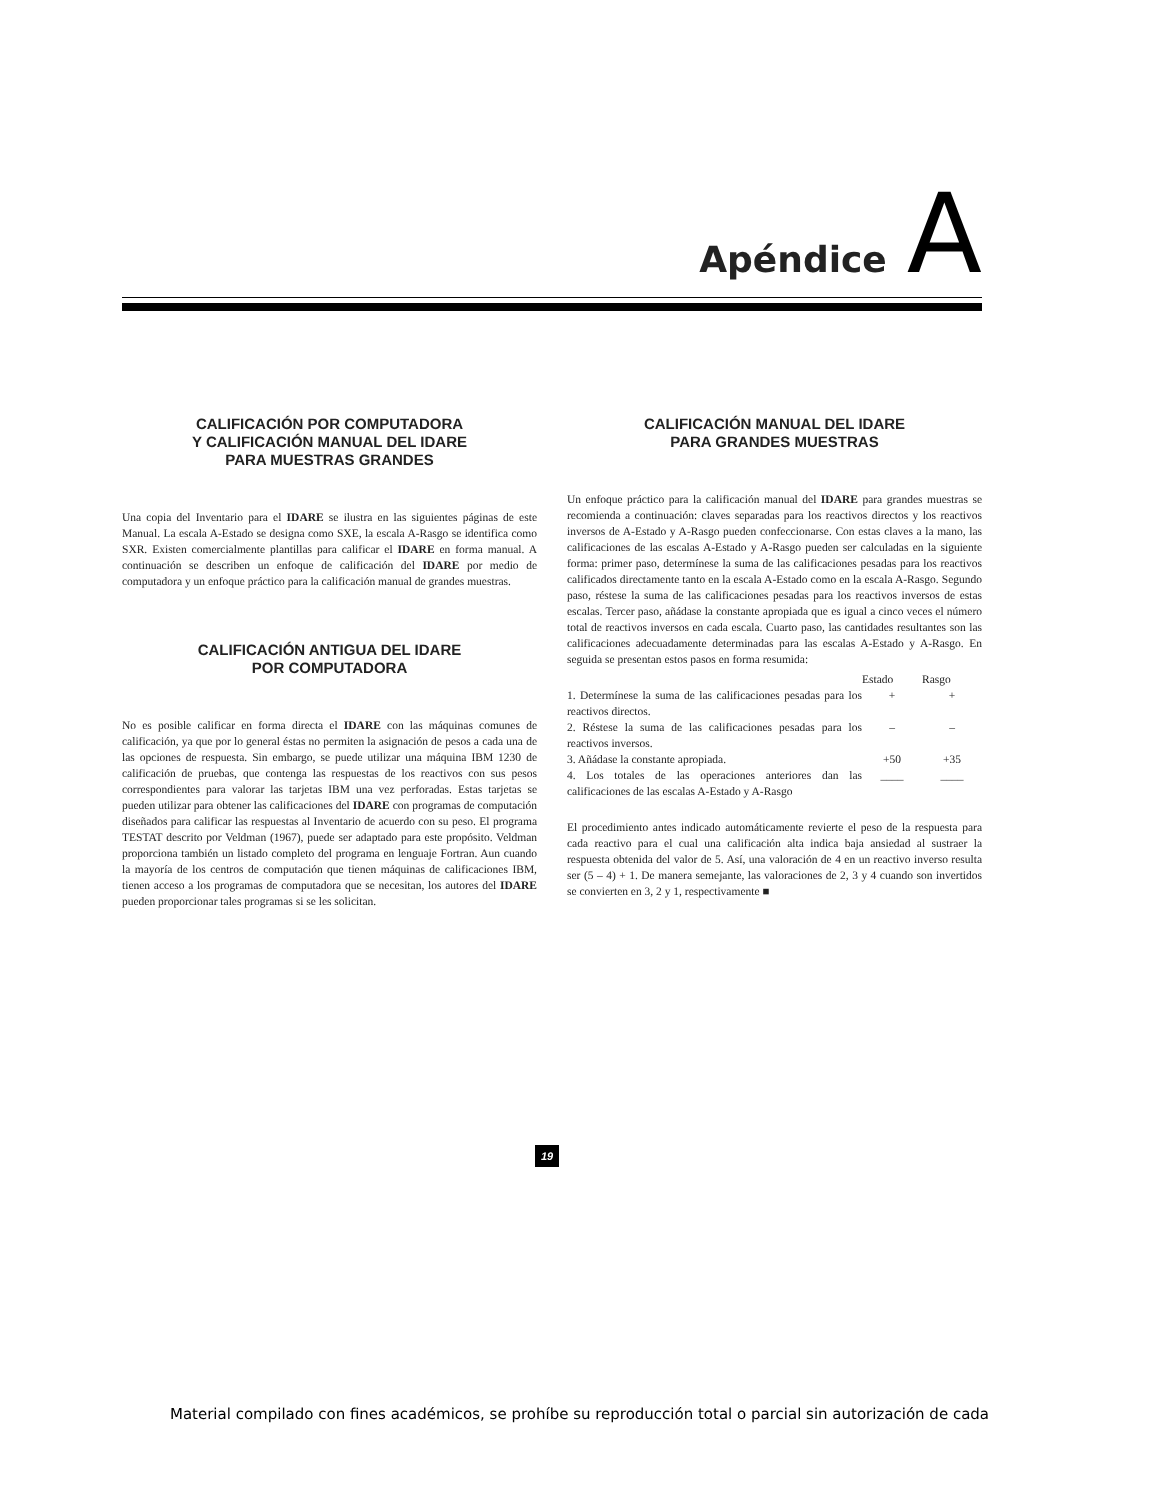Apéndice A
CALIFICACIÓN POR COMPUTADORA
Y CALIFICACIÓN MANUAL DEL IDARE
PARA MUESTRAS GRANDES
Una copia del Inventario para el IDARE se ilustra en las siguientes páginas de este Manual. La escala A-Estado se designa como SXE, la escala A-Rasgo se identifica como SXR. Existen comercialmente plantillas para calificar el IDARE en forma manual. A continuación se describen un enfoque de calificación del IDARE por medio de computadora y un enfoque práctico para la calificación manual de grandes muestras.
CALIFICACIÓN ANTIGUA DEL IDARE
POR COMPUTADORA
No es posible calificar en forma directa el IDARE con las máquinas comunes de calificación, ya que por lo general éstas no permiten la asignación de pesos a cada una de las opciones de respuesta. Sin embargo, se puede utilizar una máquina IBM 1230 de calificación de pruebas, que contenga las respuestas de los reactivos con sus pesos correspondientes para valorar las tarjetas IBM una vez perforadas. Estas tarjetas se pueden utilizar para obtener las calificaciones del IDARE con programas de computación diseñados para calificar las respuestas al Inventario de acuerdo con su peso. El programa TESTAT descrito por Veldman (1967), puede ser adaptado para este propósito. Veldman proporciona también un listado completo del programa en lenguaje Fortran. Aun cuando la mayoría de los centros de computación que tienen máquinas de calificaciones IBM, tienen acceso a los programas de computadora que se necesitan, los autores del IDARE pueden proporcionar tales programas si se les solicitan.
CALIFICACIÓN MANUAL DEL IDARE
PARA GRANDES MUESTRAS
Un enfoque práctico para la calificación manual del IDARE para grandes muestras se recomienda a continuación: claves separadas para los reactivos directos y los reactivos inversos de A-Estado y A-Rasgo pueden confeccionarse. Con estas claves a la mano, las calificaciones de las escalas A-Estado y A-Rasgo pueden ser calculadas en la siguiente forma: primer paso, determínese la suma de las calificaciones pesadas para los reactivos calificados directamente tanto en la escala A-Estado como en la escala A-Rasgo. Segundo paso, réstese la suma de las calificaciones pesadas para los reactivos inversos de estas escalas. Tercer paso, añádase la constante apropiada que es igual a cinco veces el número total de reactivos inversos en cada escala. Cuarto paso, las cantidades resultantes son las calificaciones adecuadamente determinadas para las escalas A-Estado y A-Rasgo. En seguida se presentan estos pasos en forma resumida:
| | Estado | Rasgo |
| --- | --- | --- |
| 1. Determínese la suma de las calificaciones pesadas para los reactivos directos. | + | + |
| 2. Réstese la suma de las calificaciones pesadas para los reactivos inversos. | – | – |
| 3. Añádase la constante apropiada. | +50 | +35 |
| 4. Los totales de las operaciones anteriores dan las calificaciones de las escalas A-Estado y A-Rasgo | ____ | ____ |
El procedimiento antes indicado automáticamente revierte el peso de la respuesta para cada reactivo para el cual una calificación alta indica baja ansiedad al sustraer la respuesta obtenida del valor de 5. Así, una valoración de 4 en un reactivo inverso resulta ser (5 – 4) + 1. De manera semejante, las valoraciones de 2, 3 y 4 cuando son invertidos se convierten en 3, 2 y 1, respectivamente ■
19
Material compilado con fines académicos, se prohíbe su reproducción total o parcial sin autorización de cada